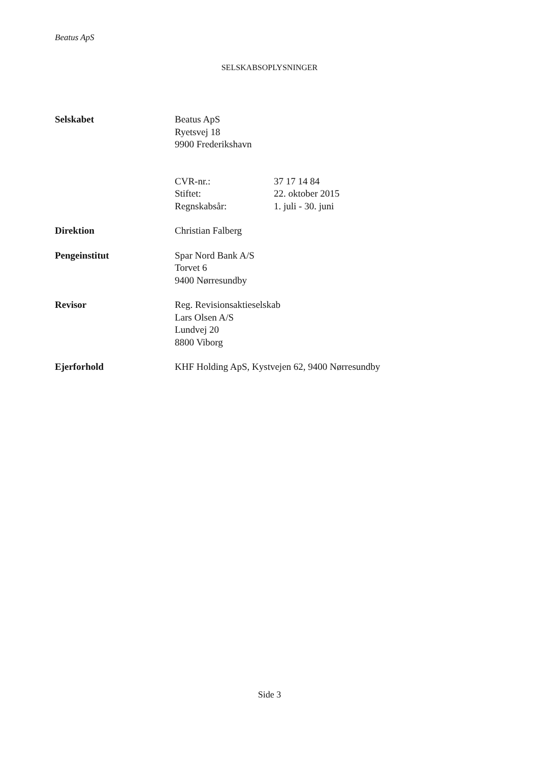Beatus ApS
SELSKABSOPLYSNINGER
Selskabet Beatus ApS
Ryetsvej 18
9900 Frederikshavn
CVR-nr.: 37 17 14 84
Stiftet: 22. oktober 2015
Regnskabsår: 1. juli - 30. juni
Direktion Christian Falberg
Pengeinstitut Spar Nord Bank A/S
Torvet 6
9400 Nørresundby
Revisor Reg. Revisionsaktieselskab
Lars Olsen A/S
Lundvej 20
8800 Viborg
Ejerforhold KHF Holding ApS, Kystvejen 62, 9400 Nørresundby
Side 3